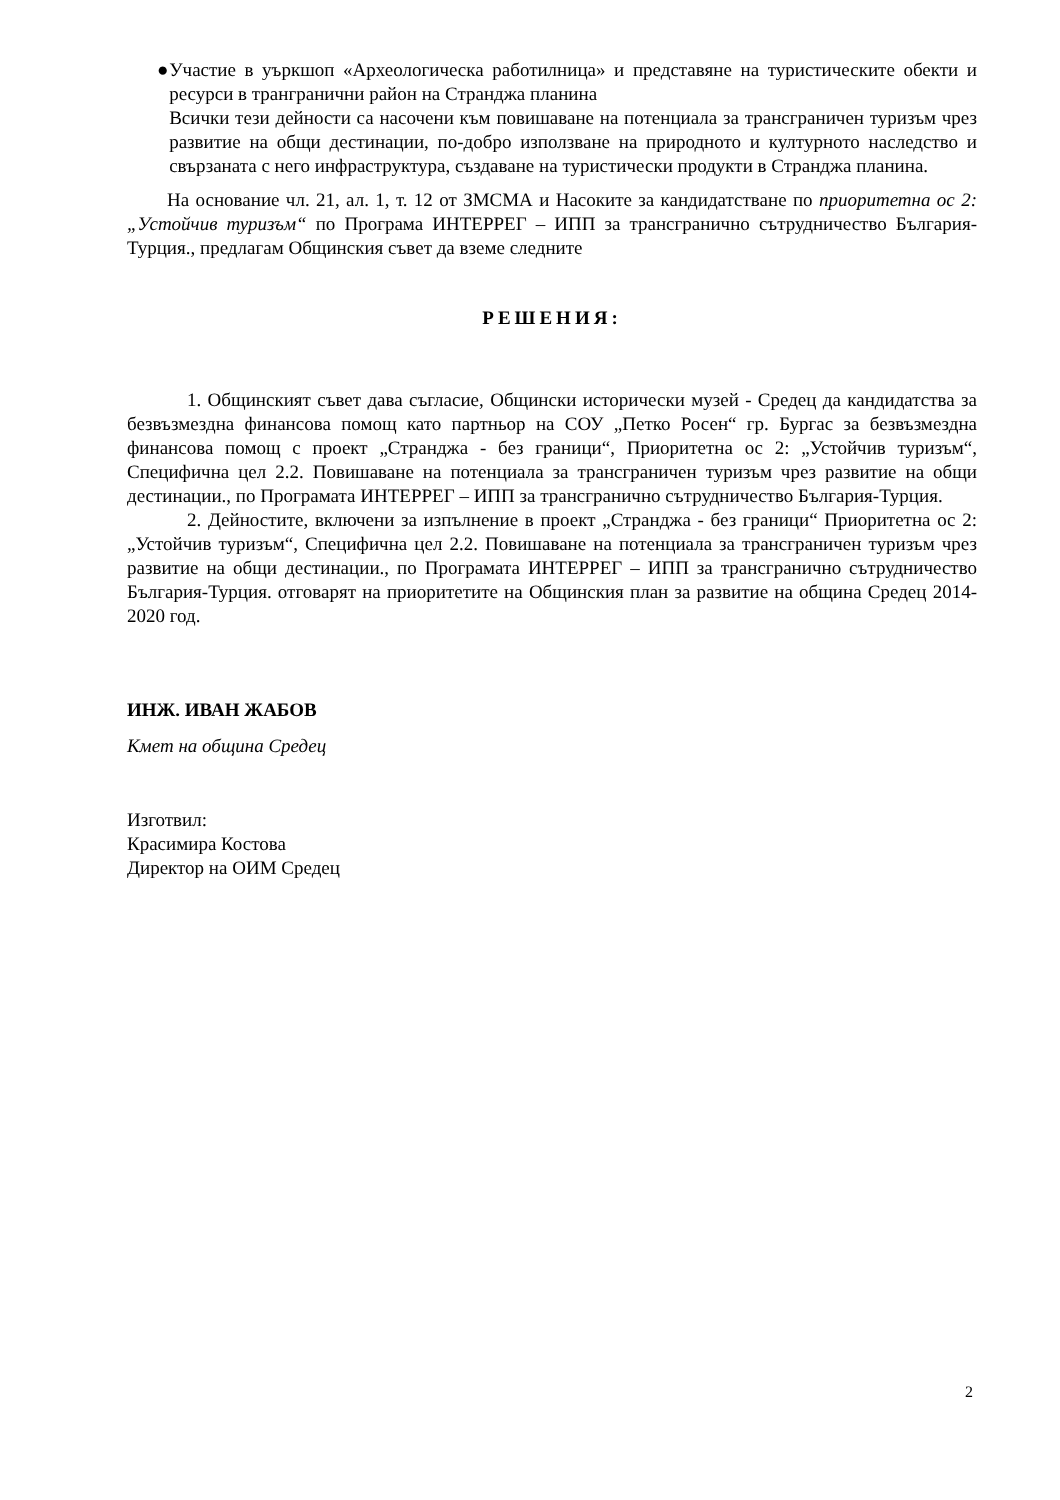● Участие в уъркшоп «Археологическа работилница» и представяне на туристическите обекти и ресурси в трангранични район на Странджа планина
Всички тези дейности са насочени към повишаване на потенциала за трансграничен туризъм чрез развитие на общи дестинации, по-добро използване на природното и културното наследство и свързаната с него инфраструктура, създаване на туристически продукти в Странджа планина.
На основание чл. 21, ал. 1, т. 12 от ЗМСМА и Насоките за кандидатстване по приоритетна ос 2: „Устойчив туризъм“ по Програма ИНТЕРРЕГ – ИПП за трансгранично сътрудничество България-Турция., предлагам Общинския съвет да вземе следните
РЕШЕНИЯ:
1. Общинският съвет дава съгласие, Общински исторически музей - Средец да кандидатства за безвъзмездна финансова помощ като партньор на СОУ „Петко Росен“ гр. Бургас за безвъзмездна финансова помощ с проект „Странджа - без граници“, Приоритетна ос 2: „Устойчив туризъм“, Специфична цел 2.2. Повишаване на потенциала за трансграничен туризъм чрез развитие на общи дестинации., по Програмата ИНТЕРРЕГ – ИПП за трансгранично сътрудничество България-Турция.
2. Дейностите, включени за изпълнение в проект „Странджа - без граници“ Приоритетна ос 2: „Устойчив туризъм“, Специфична цел 2.2. Повишаване на потенциала за трансграничен туризъм чрез развитие на общи дестинации., по Програмата ИНТЕРРЕГ – ИПП за трансгранично сътрудничество България-Турция. отговарят на приоритетите на Общинския план за развитие на община Средец 2014-2020 год.
ИНЖ. ИВАН ЖАБОВ
Кмет на община Средец
Изготвил:
Красимира Костова
Директор на ОИМ Средец
2